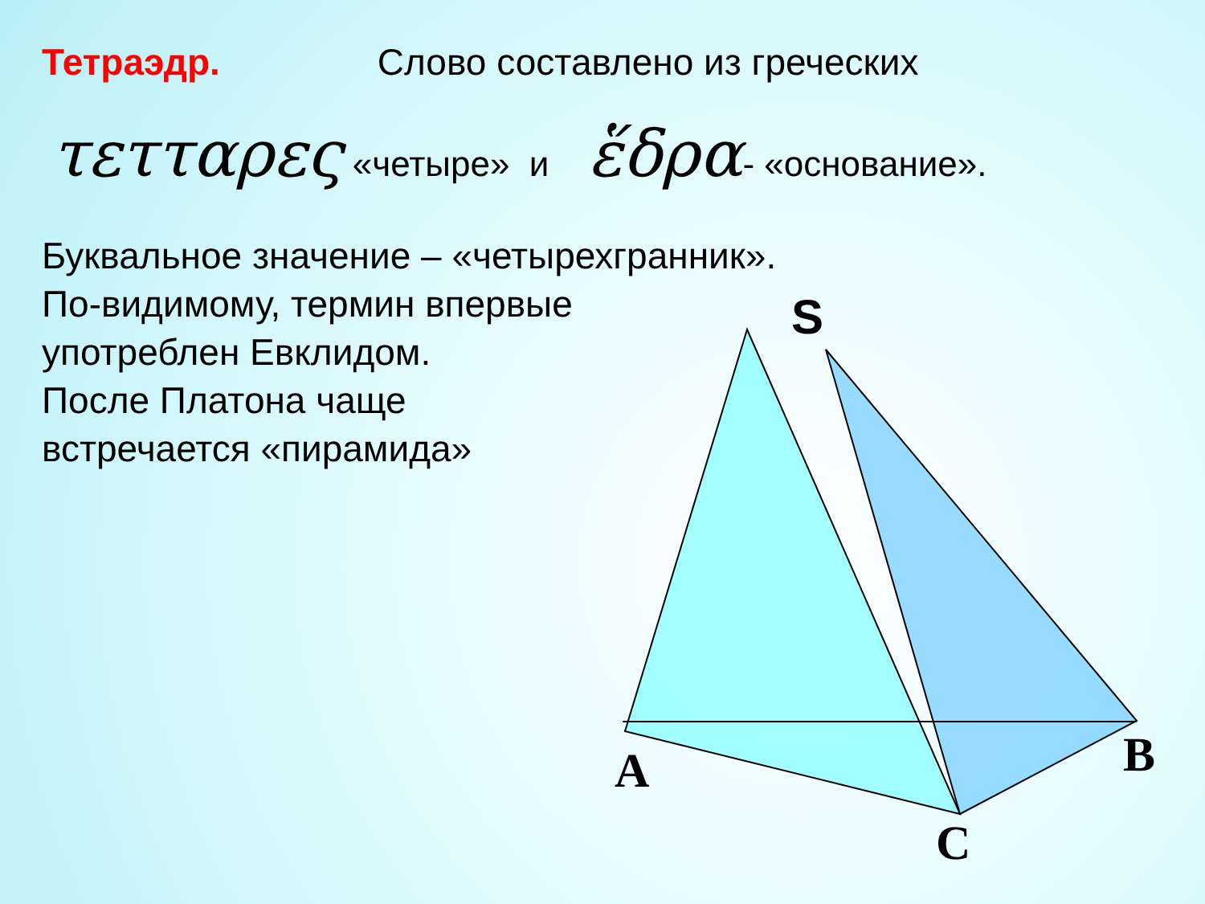Тетраэдр. Слово составлено из греческих
τετταρες «четыре» и ἕδρα- «основание».
Буквальное значение – «четырехгранник».
По-видимому, термин впервые
употреблен Евклидом.
После Платона чаще
встречается «пирамида»
S
A B
C